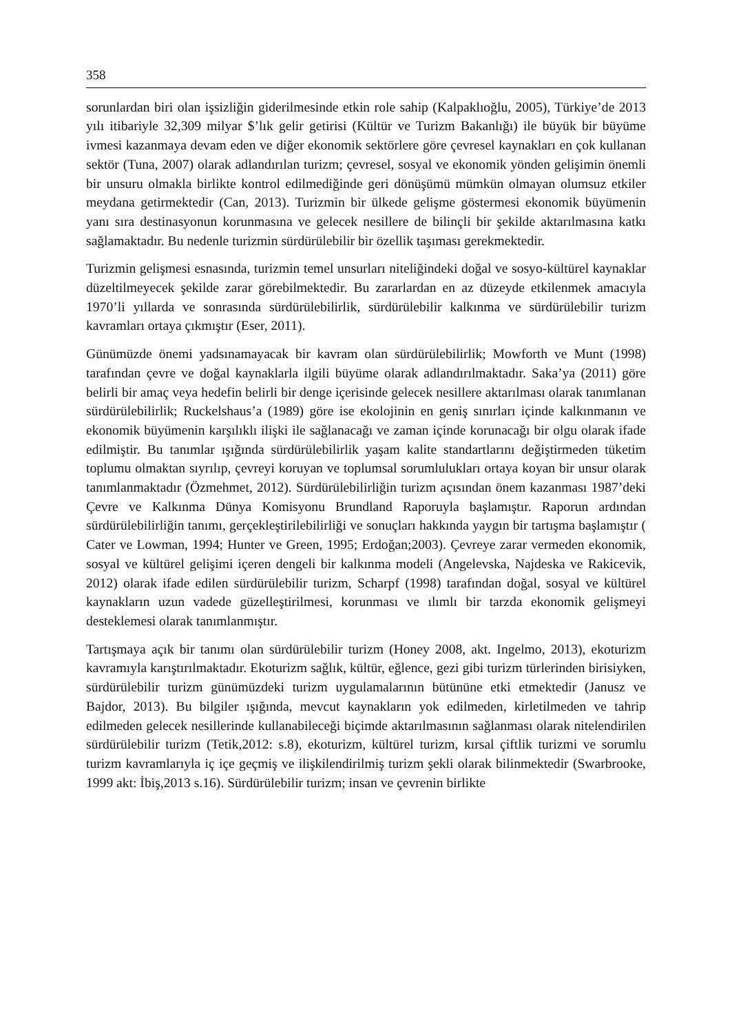358
sorunlardan biri olan işsizliğin giderilmesinde etkin role sahip (Kalpaklıoğlu, 2005), Türkiye’de 2013 yılı itibariyle 32,309 milyar $’lık gelir getirisi (Kültür ve Turizm Bakanlığı) ile büyük bir büyüme ivmesi kazanmaya devam eden ve diğer ekonomik sektörlere göre çevresel kaynakları en çok kullanan sektör (Tuna, 2007) olarak adlandırılan turizm; çevresel, sosyal ve ekonomik yönden gelişimin önemli bir unsuru olmakla birlikte kontrol edilmediğinde geri dönüşümü mümkün olmayan olumsuz etkiler meydana getirmektedir (Can, 2013). Turizmin bir ülkede gelişme göstermesi ekonomik büyümenin yanı sıra destinasyonun korunmasına ve gelecek nesillere de bilinçli bir şekilde aktarılmasına katkı sağlamaktadır. Bu nedenle turizmin sürdürülebilir bir özellik taşıması gerekmektedir.
Turizmin gelişmesi esnasında, turizmin temel unsurları niteliğindeki doğal ve sosyo-kültürel kaynaklar düzeltilmeyecek şekilde zarar görebilmektedir. Bu zararlardan en az düzeyde etkilenmek amacıyla 1970’li yıllarda ve sonrasında sürdürülebilirlik, sürdürülebilir kalkınma ve sürdürülebilir turizm kavramları ortaya çıkmıştır (Eser, 2011).
Günümüzde önemi yadsınamayacak bir kavram olan sürdürülebilirlik; Mowforth ve Munt (1998) tarafından çevre ve doğal kaynaklarla ilgili büyüme olarak adlandırılmaktadır. Saka’ya (2011) göre belirli bir amaç veya hedefin belirli bir denge içerisinde gelecek nesillere aktarılması olarak tanımlanan sürdürülebilirlik; Ruckelshaus’a (1989) göre ise ekolojinin en geniş sınırları içinde kalkınmanın ve ekonomik büyümenin karşılıklı ilişki ile sağlanacağı ve zaman içinde korunacağı bir olgu olarak ifade edilmiştir. Bu tanımlar ışığında sürdürülebilirlik yaşam kalite standartlarını değiştirmeden tüketim toplumu olmaktan sıyrılıp, çevreyi koruyan ve toplumsal sorumlulukları ortaya koyan bir unsur olarak tanımlanmaktadır (Özmehmet, 2012). Sürdürülebilirliğin turizm açısından önem kazanması 1987’deki Çevre ve Kalkınma Dünya Komisyonu Brundland Raporuyla başlamıştır. Raporun ardından sürdürülebilirliğin tanımı, gerçekleştirilebilirliği ve sonuçları hakkında yaygın bir tartışma başlamıştır ( Cater ve Lowman, 1994; Hunter ve Green, 1995; Erdoğan;2003). Çevreye zarar vermeden ekonomik, sosyal ve kültürel gelişimi içeren dengeli bir kalkınma modeli (Angelevska, Najdeska ve Rakicevik, 2012) olarak ifade edilen sürdürülebilir turizm, Scharpf (1998) tarafından doğal, sosyal ve kültürel kaynakların uzun vadede güzelleştirilmesi, korunması ve ılımlı bir tarzda ekonomik gelişmeyi desteklemesi olarak tanımlanmıştır.
Tartışmaya açık bir tanımı olan sürdürülebilir turizm (Honey 2008, akt. Ingelmo, 2013), ekoturizm kavramıyla karıştırılmaktadır. Ekoturizm sağlık, kültür, eğlence, gezi gibi turizm türlerinden birisiyken, sürdürülebilir turizm günümüzdeki turizm uygulamalarının bütününe etki etmektedir (Janusz ve Bajdor, 2013). Bu bilgiler ışığında, mevcut kaynakların yok edilmeden, kirletilmeden ve tahrip edilmeden gelecek nesillerinde kullanabileceği biçimde aktarılmasının sağlanması olarak nitelendirilen sürdürülebilir turizm (Tetik,2012: s.8), ekoturizm, kültürel turizm, kırsal çiftlik turizmi ve sorumlu turizm kavramlarıyla iç içe geçmiş ve ilişkilendirilmiş turizm şekli olarak bilinmektedir (Swarbrooke, 1999 akt: İbiş,2013 s.16). Sürdürülebilir turizm; insan ve çevrenin birlikte